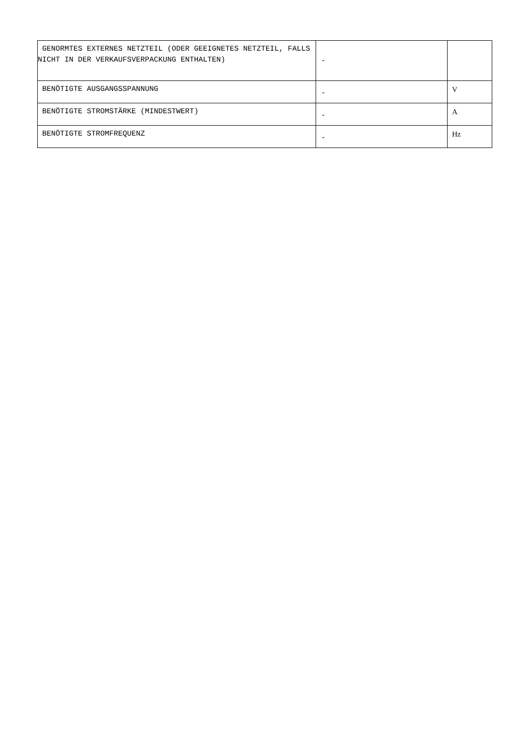| GENORMTES EXTERNES NETZTEIL (ODER GEEIGNETES NETZTEIL, FALLS NICHT IN DER VERKAUFSVERPACKUNG ENTHALTEN) | - | |
| BENÖTIGTE AUSGANGSSPANNUNG | - | V |
| BENÖTIGTE STROMSTÄRKE (MINDESTWERT) | - | A |
| BENÖTIGTE STROMFREQUENZ | - | Hz |